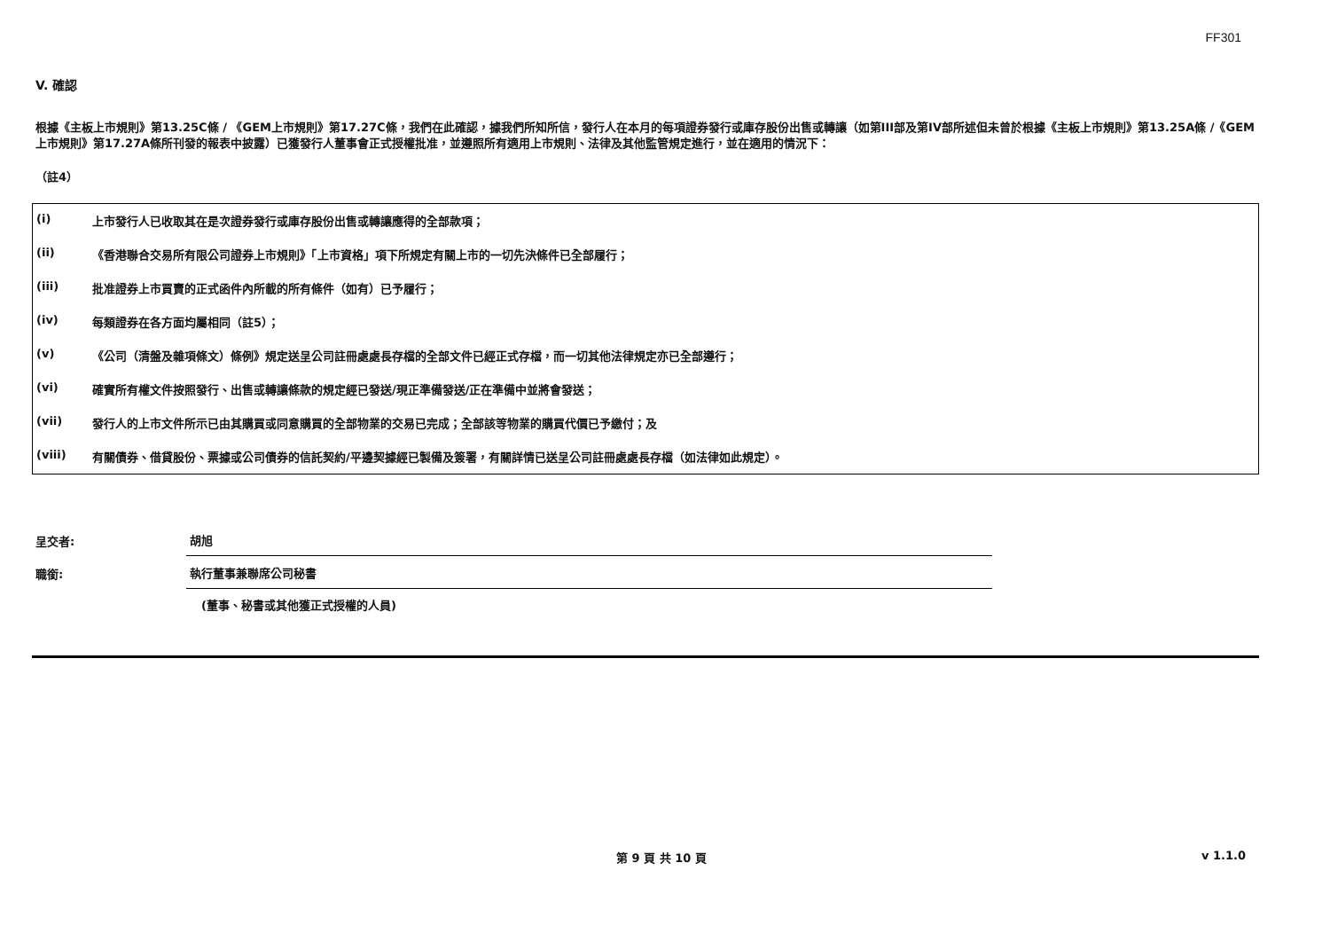FF301
V. 確認
根據《主板上市規則》第13.25C條 / 《GEM上市規則》第17.27C條，我們在此確認，據我們所知所信，發行人在本月的每項證券發行或庫存股份出售或轉讓（如第III部及第IV部所述但未曾於根據《主板上市規則》第13.25A條 /《GEM上市規則》第17.27A條所刊發的報表中披露）已獲發行人董事會正式授權批准，並遵照所有適用上市規則、法律及其他監管規定進行，並在適用的情況下：
（註4）
| (i) | 上市發行人已收取其在是次證券發行或庫存股份出售或轉讓應得的全部款項； |
| (ii) | 《香港聯合交易所有限公司證券上市規則》「上市資格」項下所規定有關上市的一切先決條件已全部履行； |
| (iii) | 批准證券上市買賣的正式函件內所載的所有條件（如有）已予履行； |
| (iv) | 每類證券在各方面均屬相同（註5）； |
| (v) | 《公司（清盤及雜項條文）條例》規定送呈公司註冊處處長存檔的全部文件已經正式存檔，而一切其他法律規定亦已全部遵行； |
| (vi) | 確實所有權文件按照發行、出售或轉讓條款的規定經已發送/現正準備發送/正在準備中並將會發送； |
| (vii) | 發行人的上市文件所示已由其購買或同意購買的全部物業的交易已完成；全部該等物業的購買代價已予繳付；及 |
| (viii) | 有關債券、借貸股份、票據或公司債券的信託契約/平邊契據經已製備及簽署，有關詳情已送呈公司註冊處處長存檔（如法律如此規定）。 |
呈交者:
胡旭
職銜:
執行董事兼聯席公司秘書
(董事、秘書或其他獲正式授權的人員)
第 9 頁 共 10 頁 v 1.1.0